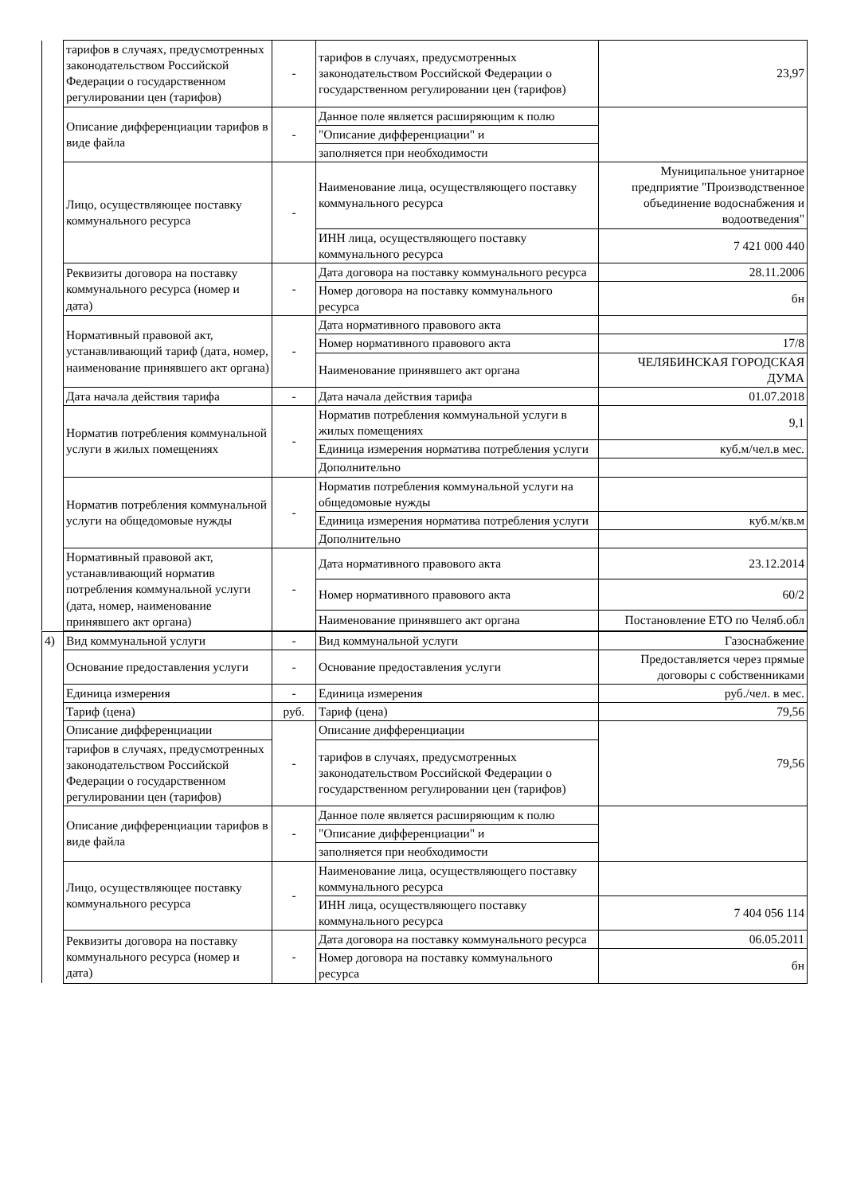| | тарифов в случаях, предусмотренных законодательством Российской Федерации о государственном регулировании цен (тарифов) | - | тарифов в случаях, предусмотренных законодательством Российской Федерации о государственном регулировании цен (тарифов) | 23,97 |
| | Описание дифференциации тарифов в виде файла | - | Данное поле является расширяющим к полю | |
| | | | "Описание дифференциации" и | |
| | | | заполняется при необходимости | |
| | Лицо, осуществляющее поставку коммунального ресурса | - | Наименование лица, осуществляющего поставку коммунального ресурса | Муниципальное унитарное предприятие "Производственное объединение водоснабжения и водоотведения" |
| | | | ИНН лица, осуществляющего поставку коммунального ресурса | 7 421 000 440 |
| | Реквизиты договора на поставку коммунального ресурса (номер и дата) | - | Дата договора на поставку коммунального ресурса | 28.11.2006 |
| | | | Номер договора на поставку коммунального ресурса | бн |
| | Нормативный правовой акт, устанавливающий тариф (дата, номер, наименование принявшего акт органа) | - | Дата нормативного правового акта | |
| | | | Номер нормативного правового акта | 17/8 |
| | | | Наименование принявшего акт органа | ЧЕЛЯБИНСКАЯ ГОРОДСКАЯ ДУМА |
| | Дата начала действия тарифа | - | Дата начала действия тарифа | 01.07.2018 |
| | Норматив потребления коммунальной услуги в жилых помещениях | - | Норматив потребления коммунальной услуги в жилых помещениях | 9,1 |
| | | | Единица измерения норматива потребления услуги | куб.м/чел.в мес. |
| | | | Дополнительно | |
| | Норматив потребления коммунальной услуги на общедомовые нужды | - | Норматив потребления коммунальной услуги на общедомовые нужды | |
| | | | Единица измерения норматива потребления услуги | куб.м/кв.м |
| | | | Дополнительно | |
| | Нормативный правовой акт, устанавливающий норматив потребления коммунальной услуги (дата, номер, наименование принявшего акт органа) | - | Дата нормативного правового акта | 23.12.2014 |
| | | | Номер нормативного правового акта | 60/2 |
| | | | Наименование принявшего акт органа | Постановление ЕТО по Челяб.обл |
| 4) | Вид коммунальной услуги | - | Вид коммунальной услуги | Газоснабжение |
| | Основание предоставления услуги | - | Основание предоставления услуги | Предоставляется через прямые договоры с собственниками |
| | Единица измерения | - | Единица измерения | руб./чел. в мес. |
| | Тариф (цена) | руб. | Тариф (цена) | 79,56 |
| | Описание дифференциации | - | Описание дифференциации | 79,56 |
| | тарифов в случаях, предусмотренных законодательством Российской Федерации о государственном регулировании цен (тарифов) | | тарифов в случаях, предусмотренных законодательством Российской Федерации о государственном регулировании цен (тарифов) | |
| | Описание дифференциации тарифов в виде файла | - | Данное поле является расширяющим к полю | |
| | | | "Описание дифференциации" и | |
| | | | заполняется при необходимости | |
| | Лицо, осуществляющее поставку коммунального ресурса | - | Наименование лица, осуществляющего поставку коммунального ресурса | |
| | | | ИНН лица, осуществляющего поставку коммунального ресурса | 7 404 056 114 |
| | Реквизиты договора на поставку коммунального ресурса (номер и дата) | - | Дата договора на поставку коммунального ресурса | 06.05.2011 |
| | | | Номер договора на поставку коммунального ресурса | бн |